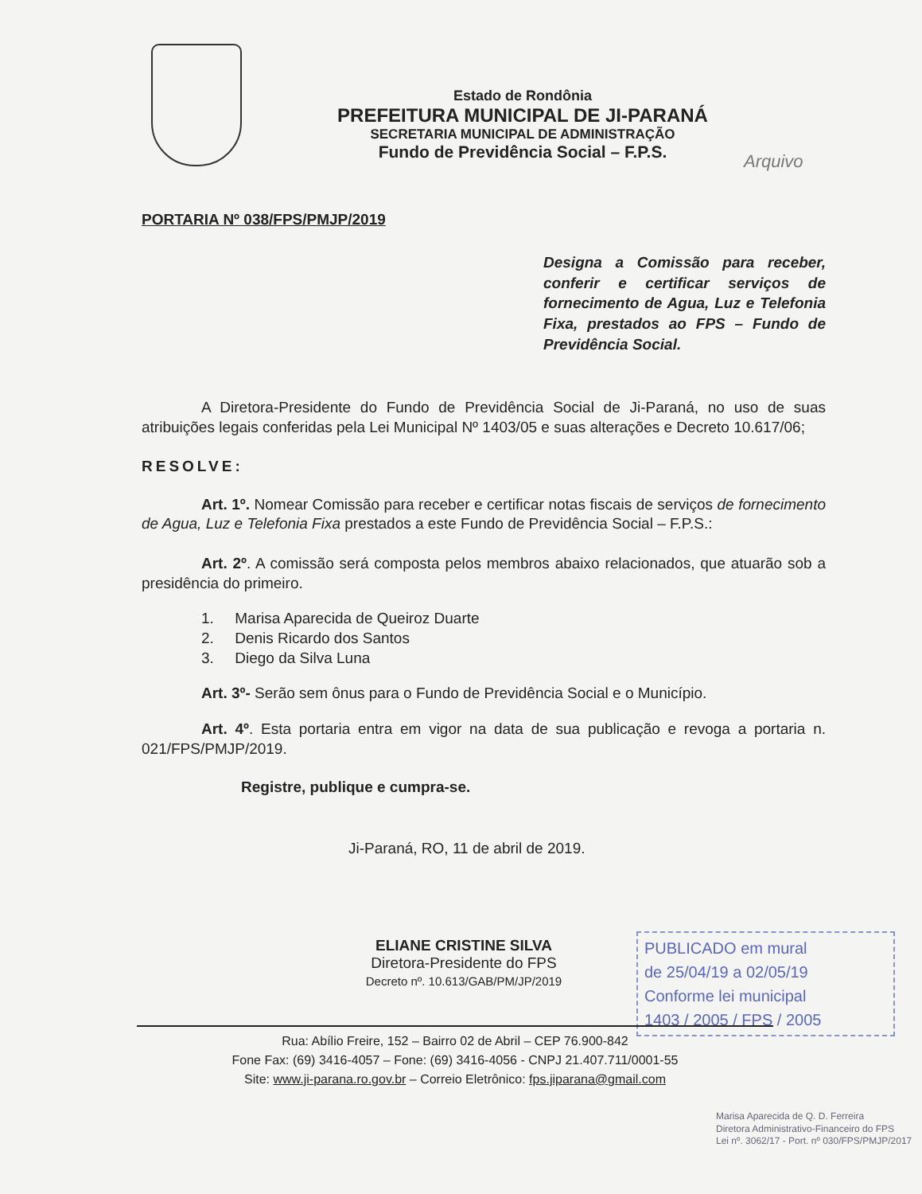Estado de Rondônia
PREFEITURA MUNICIPAL DE JI-PARANÁ
SECRETARIA MUNICIPAL DE ADMINISTRAÇÃO
Fundo de Previdência Social – F.P.S.
Arquivo
PORTARIA Nº 038/FPS/PMJP/2019
Designa a Comissão para receber, conferir e certificar serviços de fornecimento de Agua, Luz e Telefonia Fixa, prestados ao FPS – Fundo de Previdência Social.
A Diretora-Presidente do Fundo de Previdência Social de Ji-Paraná, no uso de suas atribuições legais conferidas pela Lei Municipal Nº 1403/05 e suas alterações e Decreto 10.617/06;
RESOLVE:
Art. 1º. Nomear Comissão para receber e certificar notas fiscais de serviços de fornecimento de Agua, Luz e Telefonia Fixa prestados a este Fundo de Previdência Social – F.P.S.:
Art. 2º. A comissão será composta pelos membros abaixo relacionados, que atuarão sob a presidência do primeiro.
1. Marisa Aparecida de Queiroz Duarte
2. Denis Ricardo dos Santos
3. Diego da Silva Luna
Art. 3º- Serão sem ônus para o Fundo de Previdência Social e o Município.
Art. 4º. Esta portaria entra em vigor na data de sua publicação e revoga a portaria n. 021/FPS/PMJP/2019.
Registre, publique e cumpra-se.
Ji-Paraná, RO, 11 de abril de 2019.
ELIANE CRISTINE SILVA
Diretora-Presidente do FPS
Decreto nº. 10.613/GAB/PM/JP/2019
PUBLICADO em mural
de 25/04/19 a 02/05/19
Conforme lei municipal
1403 / 2005 / FPS / 2005
Rua: Abílio Freire, 152 – Bairro 02 de Abril – CEP 76.900-842
Fone Fax: (69) 3416-4057 – Fone: (69) 3416-4056 - CNPJ 21.407.711/0001-55
Site: www.ji-parana.ro.gov.br – Correio Eletrônico: fps.jiparana@gmail.com
Marisa Aparecida de Q. D. Ferreira
Diretora Administrativo-Financeiro do FPS
Lei nº. 3062/17 - Port. nº 030/FPS/PMJP/2017